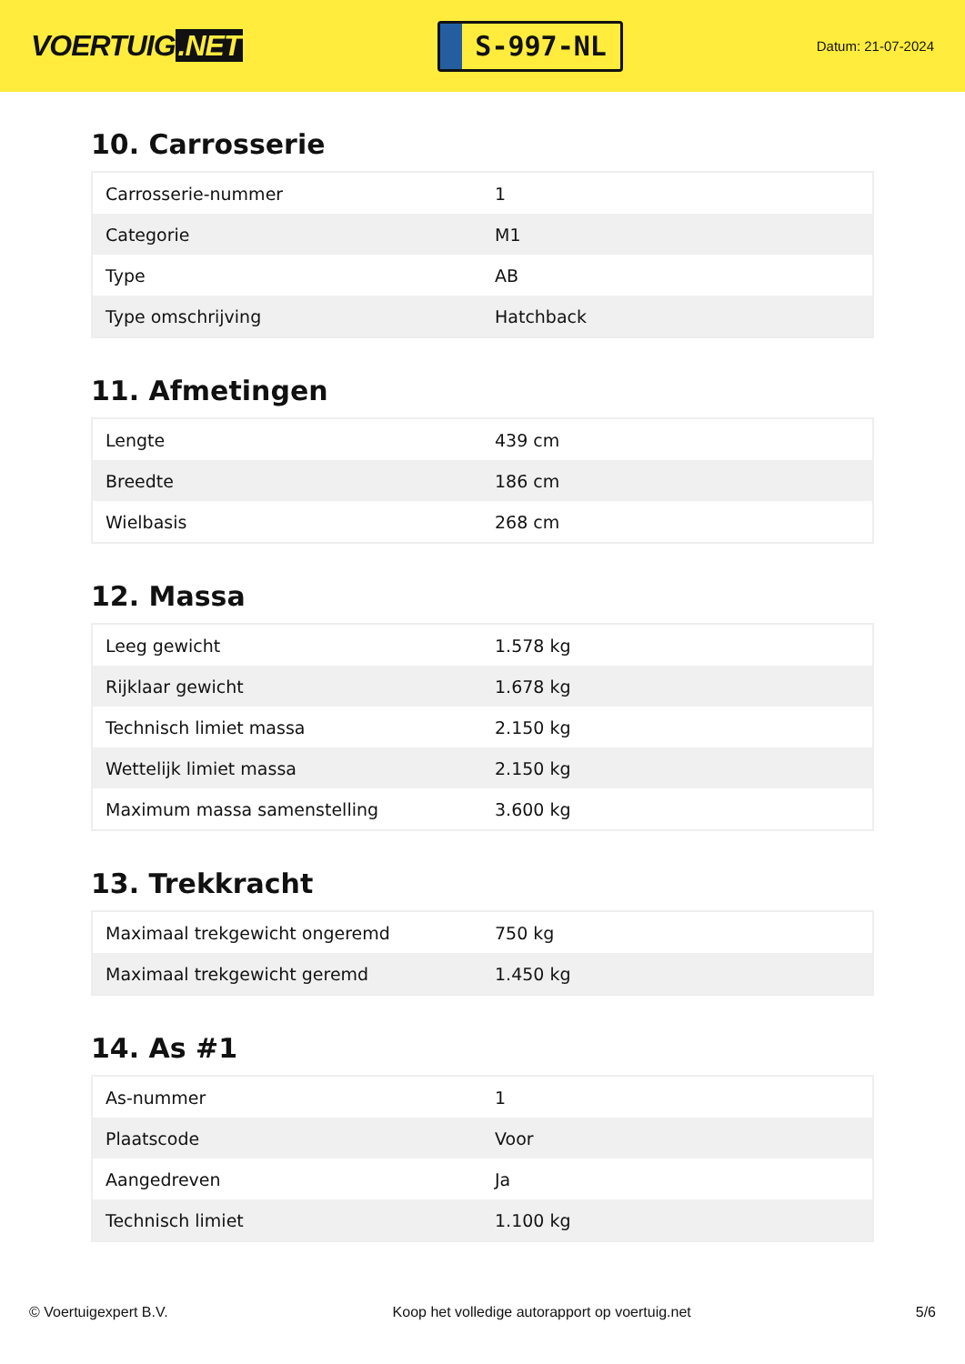VOERTUIG.NET
S-997-NL
Datum: 21-07-2024
10. Carrosserie
| Carrosserie-nummer | 1 |
| Categorie | M1 |
| Type | AB |
| Type omschrijving | Hatchback |
11. Afmetingen
| Lengte | 439 cm |
| Breedte | 186 cm |
| Wielbasis | 268 cm |
12. Massa
| Leeg gewicht | 1.578 kg |
| Rijklaar gewicht | 1.678 kg |
| Technisch limiet massa | 2.150 kg |
| Wettelijk limiet massa | 2.150 kg |
| Maximum massa samenstelling | 3.600 kg |
13. Trekkracht
| Maximaal trekgewicht ongeremd | 750 kg |
| Maximaal trekgewicht geremd | 1.450 kg |
14. As #1
| As-nummer | 1 |
| Plaatscode | Voor |
| Aangedreven | Ja |
| Technisch limiet | 1.100 kg |
© Voertuigexpert B.V. Koop het volledige autorapport op voertuig.net 5/6